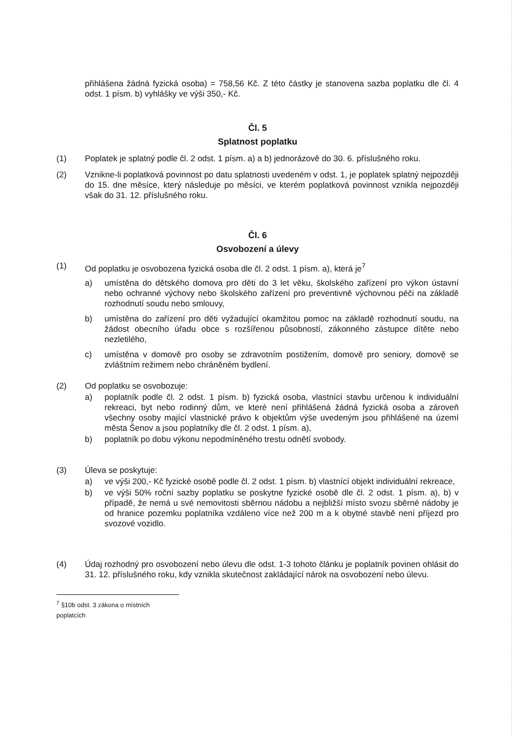přihlášena žádná fyzická osoba) = 758,56 Kč. Z této částky je stanovena sazba poplatku dle čl. 4 odst. 1 písm. b) vyhlášky ve výši 350,- Kč.
Čl. 5
Splatnost poplatku
(1) Poplatek je splatný podle čl. 2 odst. 1 písm. a) a b) jednorázově do 30. 6. příslušného roku.
(2) Vznikne-li poplatková povinnost po datu splatnosti uvedeném v odst. 1, je poplatek splatný nejpozději do 15. dne měsíce, který následuje po měsíci, ve kterém poplatková povinnost vznikla nejpozději však do 31. 12. příslušného roku.
Čl. 6
Osvobození a úlevy
(1) Od poplatku je osvobozena fyzická osoba dle čl. 2 odst. 1 písm. a), která je<sup>7</sup>
a) umístěna do dětského domova pro děti do 3 let věku, školského zařízení pro výkon ústavní nebo ochranné výchovy nebo školského zařízení pro preventivně výchovnou péči na základě rozhodnutí soudu nebo smlouvy,
b) umístěna do zařízení pro děti vyžadující okamžitou pomoc na základě rozhodnutí soudu, na žádost obecního úřadu obce s rozšířenou působností, zákonného zástupce dítěte nebo nezletilého,
c) umístěna v domově pro osoby se zdravotním postižením, domově pro seniory, domově se zvláštním režimem nebo chráněném bydlení.
(2) Od poplatku se osvobozuje:
a) poplatník podle čl. 2 odst. 1 písm. b) fyzická osoba, vlastnící stavbu určenou k individuální rekreaci, byt nebo rodinný dům, ve které není přihlášená žádná fyzická osoba a zároveň všechny osoby mající vlastnické právo k objektům výše uvedeným jsou přihlášené na území města Šenov a jsou poplatníky dle čl. 2 odst. 1 písm. a),
b) poplatník po dobu výkonu nepodmíněného trestu odnětí svobody.
(3) Úleva se poskytuje:
a) ve výši 200,- Kč fyzické osobě podle čl. 2 odst. 1 písm. b) vlastnící objekt individuální rekreace,
b) ve výši 50% roční sazby poplatku se poskytne fyzické osobě dle čl. 2 odst. 1 písm. a), b) v případě, že nemá u své nemovitosti sběrnou nádobu a nejbližší místo svozu sběrné nádoby je od hranice pozemku poplatníka vzdáleno více než 200 m a k obytné stavbě není příjezd pro svozové vozidlo.
(4) Údaj rozhodný pro osvobození nebo úlevu dle odst. 1-3 tohoto článku je poplatník povinen ohlásit do 31. 12. příslušného roku, kdy vznikla skutečnost zakládající nárok na osvobození nebo úlevu.
<sup>7</sup> §10b odst. 3 zákona o místních poplatcích